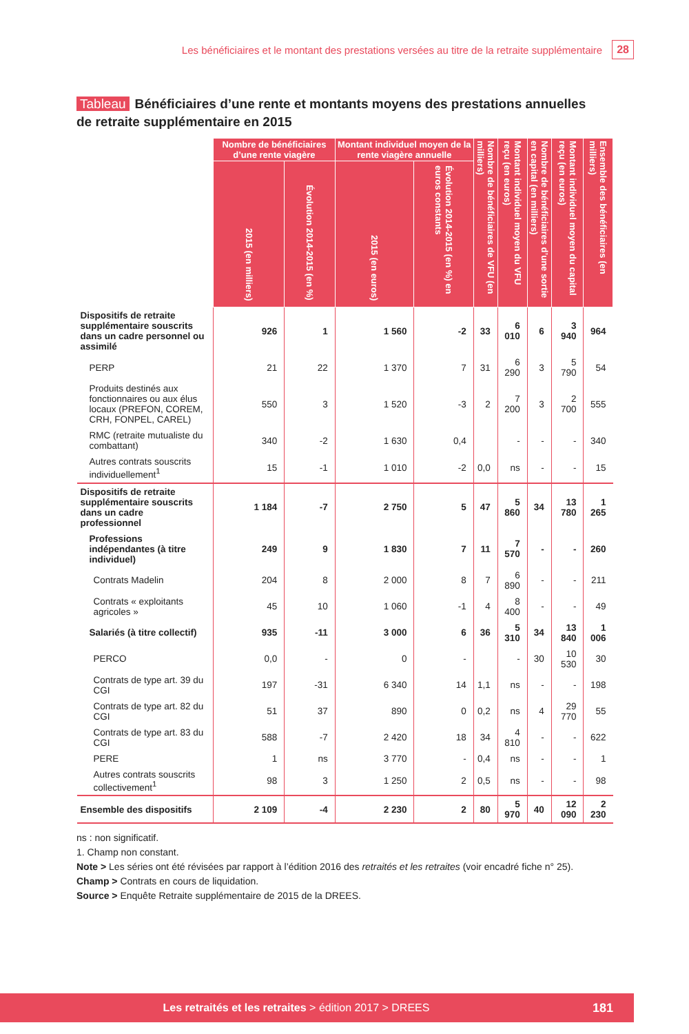Les bénéficiaires et le montant des prestations versées au titre de la retraite supplémentaire 28
Tableau Bénéficiaires d’une rente et montants moyens des prestations annuelles de retraite supplémentaire en 2015
| | Nombre de bénéficiaires d’une rente viagère | | Montant individuel moyen de la rente viagère annuelle | | Nombre de bénéficiaires de VFU (en milliers) | Montant individuel moyen du VFU reçu (en euros) | Nombre de bénéficiaires d’une sortie en capital (en milliers) | Montant individuel moyen du capital reçu (en euros) | Ensemble des bénéficiaires (en milliers) |
| --- | --- | --- | --- | --- | --- | --- | --- | --- | --- |
| | 2015 (en milliers) | Évolution 2014-2015 (en %) | 2015 (en euros) | Évolution 2014-2015 (en %) en euros constants | | | | | |
| Dispositifs de retraite supplémentaire souscrits dans un cadre personnel ou assimilé | 926 | 1 | 1 560 | -2 | 33 | 6 010 | 6 | 3 940 | 964 |
| PERP | 21 | 22 | 1 370 | 7 | 31 | 6 290 | 3 | 5 790 | 54 |
| Produits destinés aux fonctionnaires ou aux élus locaux (PREFON, COREM, CRH, FONPEL, CAREL) | 550 | 3 | 1 520 | -3 | 2 | 7 200 | 3 | 2 700 | 555 |
| RMC (retraite mutualiste du combattant) | 340 | -2 | 1 630 | 0,4 | | - | - | - | 340 |
| Autres contrats souscrits individuellement<sup>1</sup> | 15 | -1 | 1 010 | -2 | 0,0 | ns | - | - | 15 |
| Dispositifs de retraite supplémentaire souscrits dans un cadre professionnel | 1 184 | -7 | 2 750 | 5 | 47 | 5 860 | 34 | 13 780 | 1 265 |
| Professions indépendantes (à titre individuel) | 249 | 9 | 1 830 | 7 | 11 | 7 570 | - | - | 260 |
| Contrats Madelin | 204 | 8 | 2 000 | 8 | 7 | 6 890 | - | - | 211 |
| Contrats « exploitants agricoles » | 45 | 10 | 1 060 | -1 | 4 | 8 400 | - | - | 49 |
| Salariés (à titre collectif) | 935 | -11 | 3 000 | 6 | 36 | 5 310 | 34 | 13 840 | 1 006 |
| PERCO | 0,0 | - | 0 | - | | - | 30 | 10 530 | 30 |
| Contrats de type art. 39 du CGI | 197 | -31 | 6 340 | 14 | 1,1 | ns | - | - | 198 |
| Contrats de type art. 82 du CGI | 51 | 37 | 890 | 0 | 0,2 | ns | 4 | 29 770 | 55 |
| Contrats de type art. 83 du CGI | 588 | -7 | 2 420 | 18 | 34 | 4 810 | - | - | 622 |
| PERE | 1 | ns | 3 770 | - | 0,4 | ns | - | - | 1 |
| Autres contrats souscrits collectivement<sup>1</sup> | 98 | 3 | 1 250 | 2 | 0,5 | ns | - | - | 98 |
| Ensemble des dispositifs | 2 109 | -4 | 2 230 | 2 | 80 | 5 970 | 40 | 12 090 | 2 230 |
ns : non significatif.
1. Champ non constant.
Note > Les séries ont été révisées par rapport à l’édition 2016 des retraités et les retraites (voir encadré fiche n° 25).
Champ > Contrats en cours de liquidation.
Source > Enquête Retraite supplémentaire de 2015 de la DREES.
Les retraités et les retraites > édition 2017 > DREES 181